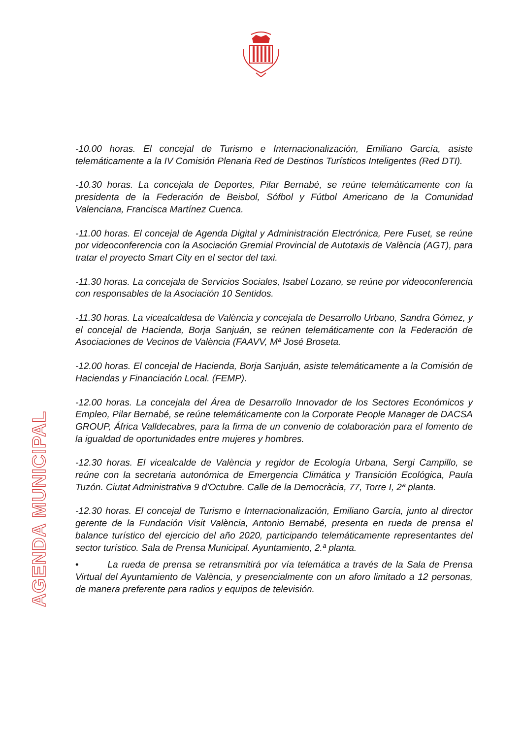AGENDA MUNICIPAL
-10.00 horas. El concejal de Turismo e Internacionalización, Emiliano García, asiste telemáticamente a la IV Comisión Plenaria Red de Destinos Turísticos Inteligentes (Red DTI).
-10.30 horas. La concejala de Deportes, Pilar Bernabé, se reúne telemáticamente con la presidenta de la Federación de Beisbol, Sófbol y Fútbol Americano de la Comunidad Valenciana, Francisca Martínez Cuenca.
-11.00 horas. El concejal de Agenda Digital y Administración Electrónica, Pere Fuset, se reúne por videoconferencia con la Asociación Gremial Provincial de Autotaxis de València (AGT), para tratar el proyecto Smart City en el sector del taxi.
-11.30 horas. La concejala de Servicios Sociales, Isabel Lozano, se reúne por videoconferencia con responsables de la Asociación 10 Sentidos.
-11.30 horas. La vicealcaldesa de València y concejala de Desarrollo Urbano, Sandra Gómez, y el concejal de Hacienda, Borja Sanjuán, se reúnen telemáticamente con la Federación de Asociaciones de Vecinos de València (FAAVV, Mª José Broseta.
-12.00 horas. El concejal de Hacienda, Borja Sanjuán, asiste telemáticamente a la Comisión de Haciendas y Financiación Local. (FEMP).
-12.00 horas. La concejala del Área de Desarrollo Innovador de los Sectores Económicos y Empleo, Pilar Bernabé, se reúne telemáticamente con la Corporate People Manager de DACSA GROUP, África Valldecabres, para la firma de un convenio de colaboración para el fomento de la igualdad de oportunidades entre mujeres y hombres.
-12.30 horas. El vicealcalde de València y regidor de Ecología Urbana, Sergi Campillo, se reúne con la secretaria autonómica de Emergencia Climática y Transición Ecológica, Paula Tuzón. Ciutat Administrativa 9 d'Octubre. Calle de la Democràcia, 77, Torre I, 2ª planta.
-12.30 horas. El concejal de Turismo e Internacionalización, Emiliano García, junto al director gerente de la Fundación Visit València, Antonio Bernabé, presenta en rueda de prensa el balance turístico del ejercicio del año 2020, participando telemáticamente representantes del sector turístico. Sala de Prensa Municipal. Ayuntamiento, 2.ª planta.
• La rueda de prensa se retransmitirá por vía telemática a través de la Sala de Prensa Virtual del Ayuntamiento de València, y presencialmente con un aforo limitado a 12 personas, de manera preferente para radios y equipos de televisión.